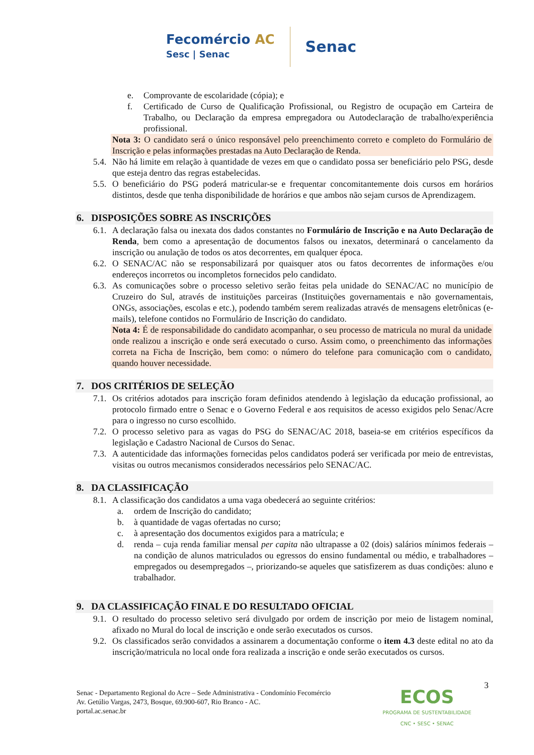Fecomércio AC
Sesc | Senac
Senac
e. Comprovante de escolaridade (cópia); e
f. Certificado de Curso de Qualificação Profissional, ou Registro de ocupação em Carteira de Trabalho, ou Declaração da empresa empregadora ou Autodeclaração de trabalho/experiência profissional.
Nota 3: O candidato será o único responsável pelo preenchimento correto e completo do Formulário de Inscrição e pelas informações prestadas na Auto Declaração de Renda.
5.4. Não há limite em relação à quantidade de vezes em que o candidato possa ser beneficiário pelo PSG, desde que esteja dentro das regras estabelecidas.
5.5. O beneficiário do PSG poderá matricular-se e frequentar concomitantemente dois cursos em horários distintos, desde que tenha disponibilidade de horários e que ambos não sejam cursos de Aprendizagem.
6. DISPOSIÇÕES SOBRE AS INSCRIÇÕES
6.1. A declaração falsa ou inexata dos dados constantes no Formulário de Inscrição e na Auto Declaração de Renda, bem como a apresentação de documentos falsos ou inexatos, determinará o cancelamento da inscrição ou anulação de todos os atos decorrentes, em qualquer época.
6.2. O SENAC/AC não se responsabilizará por quaisquer atos ou fatos decorrentes de informações e/ou endereços incorretos ou incompletos fornecidos pelo candidato.
6.3. As comunicações sobre o processo seletivo serão feitas pela unidade do SENAC/AC no município de Cruzeiro do Sul, através de instituições parceiras (Instituições governamentais e não governamentais, ONGs, associações, escolas e etc.), podendo também serem realizadas através de mensagens eletrônicas (e-mails), telefone contidos no Formulário de Inscrição do candidato.
Nota 4: É de responsabilidade do candidato acompanhar, o seu processo de matricula no mural da unidade onde realizou a inscrição e onde será executado o curso. Assim como, o preenchimento das informações correta na Ficha de Inscrição, bem como: o número do telefone para comunicação com o candidato, quando houver necessidade.
7. DOS CRITÉRIOS DE SELEÇÃO
7.1. Os critérios adotados para inscrição foram definidos atendendo à legislação da educação profissional, ao protocolo firmado entre o Senac e o Governo Federal e aos requisitos de acesso exigidos pelo Senac/Acre para o ingresso no curso escolhido.
7.2. O processo seletivo para as vagas do PSG do SENAC/AC 2018, baseia-se em critérios específicos da legislação e Cadastro Nacional de Cursos do Senac.
7.3. A autenticidade das informações fornecidas pelos candidatos poderá ser verificada por meio de entrevistas, visitas ou outros mecanismos considerados necessários pelo SENAC/AC.
8. DA CLASSIFICAÇÃO
8.1. A classificação dos candidatos a uma vaga obedecerá ao seguinte critérios:
a. ordem de Inscrição do candidato;
b. à quantidade de vagas ofertadas no curso;
c. à apresentação dos documentos exigidos para a matrícula; e
d. renda – cuja renda familiar mensal per capita não ultrapasse a 02 (dois) salários mínimos federais – na condição de alunos matriculados ou egressos do ensino fundamental ou médio, e trabalhadores – empregados ou desempregados –, priorizando-se aqueles que satisfizerem as duas condições: aluno e trabalhador.
9. DA CLASSIFICAÇÃO FINAL E DO RESULTADO OFICIAL
9.1. O resultado do processo seletivo será divulgado por ordem de inscrição por meio de listagem nominal, afixado no Mural do local de inscrição e onde serão executados os cursos.
9.2. Os classificados serão convidados a assinarem a documentação conforme o item 4.3 deste edital no ato da inscrição/matricula no local onde fora realizada a inscrição e onde serão executados os cursos.
3
Senac - Departamento Regional do Acre – Sede Administrativa - Condomínio Fecomércio
Av. Getúlio Vargas, 2473, Bosque, 69.900-607, Rio Branco - AC.
portal.ac.senac.br
ECOS
PROGRAMA DE SUSTENTABILIDADE
CNC • SESC • SENAC